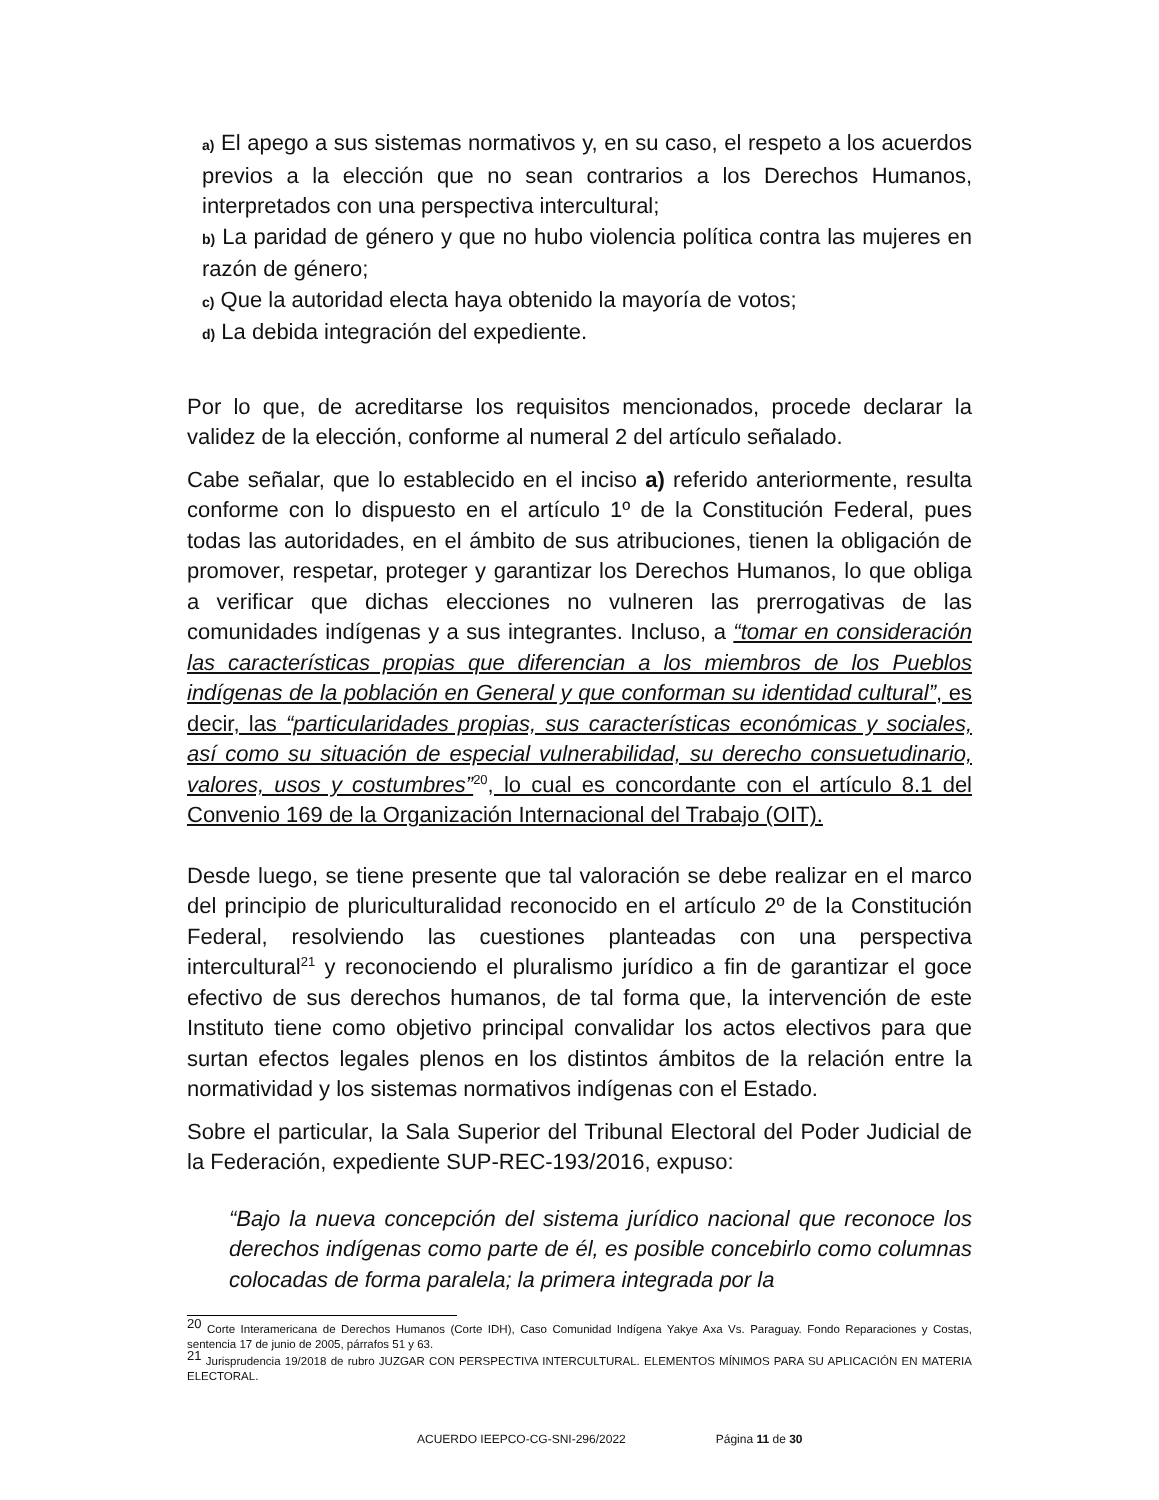a) El apego a sus sistemas normativos y, en su caso, el respeto a los acuerdos previos a la elección que no sean contrarios a los Derechos Humanos, interpretados con una perspectiva intercultural;
b) La paridad de género y que no hubo violencia política contra las mujeres en razón de género;
c) Que la autoridad electa haya obtenido la mayoría de votos;
d) La debida integración del expediente.
Por lo que, de acreditarse los requisitos mencionados, procede declarar la validez de la elección, conforme al numeral 2 del artículo señalado.
Cabe señalar, que lo establecido en el inciso a) referido anteriormente, resulta conforme con lo dispuesto en el artículo 1º de la Constitución Federal, pues todas las autoridades, en el ámbito de sus atribuciones, tienen la obligación de promover, respetar, proteger y garantizar los Derechos Humanos, lo que obliga a verificar que dichas elecciones no vulneren las prerrogativas de las comunidades indígenas y a sus integrantes. Incluso, a “tomar en consideración las características propias que diferencian a los miembros de los Pueblos indígenas de la población en General y que conforman su identidad cultural”, es decir, las “particularidades propias, sus características económicas y sociales, así como su situación de especial vulnerabilidad, su derecho consuetudinario, valores, usos y costumbres”<sup>20</sup>, lo cual es concordante con el artículo 8.1 del Convenio 169 de la Organización Internacional del Trabajo (OIT).
Desde luego, se tiene presente que tal valoración se debe realizar en el marco del principio de pluriculturalidad reconocido en el artículo 2º de la Constitución Federal, resolviendo las cuestiones planteadas con una perspectiva intercultural<sup>21</sup> y reconociendo el pluralismo jurídico a fin de garantizar el goce efectivo de sus derechos humanos, de tal forma que, la intervención de este Instituto tiene como objetivo principal convalidar los actos electivos para que surtan efectos legales plenos en los distintos ámbitos de la relación entre la normatividad y los sistemas normativos indígenas con el Estado.
Sobre el particular, la Sala Superior del Tribunal Electoral del Poder Judicial de la Federación, expediente SUP-REC-193/2016, expuso:
“Bajo la nueva concepción del sistema jurídico nacional que reconoce los derechos indígenas como parte de él, es posible concebirlo como columnas colocadas de forma paralela; la primera integrada por la
<sup>20</sup> Corte Interamericana de Derechos Humanos (Corte IDH), Caso Comunidad Indígena Yakye Axa Vs. Paraguay. Fondo Reparaciones y Costas, sentencia 17 de junio de 2005, párrafos 51 y 63.
<sup>21</sup> Jurisprudencia 19/2018 de rubro JUZGAR CON PERSPECTIVA INTERCULTURAL. ELEMENTOS MÍNIMOS PARA SU APLICACIÓN EN MATERIA ELECTORAL.
ACUERDO IEEPCO-CG-SNI-296/2022 Página 11 de 30